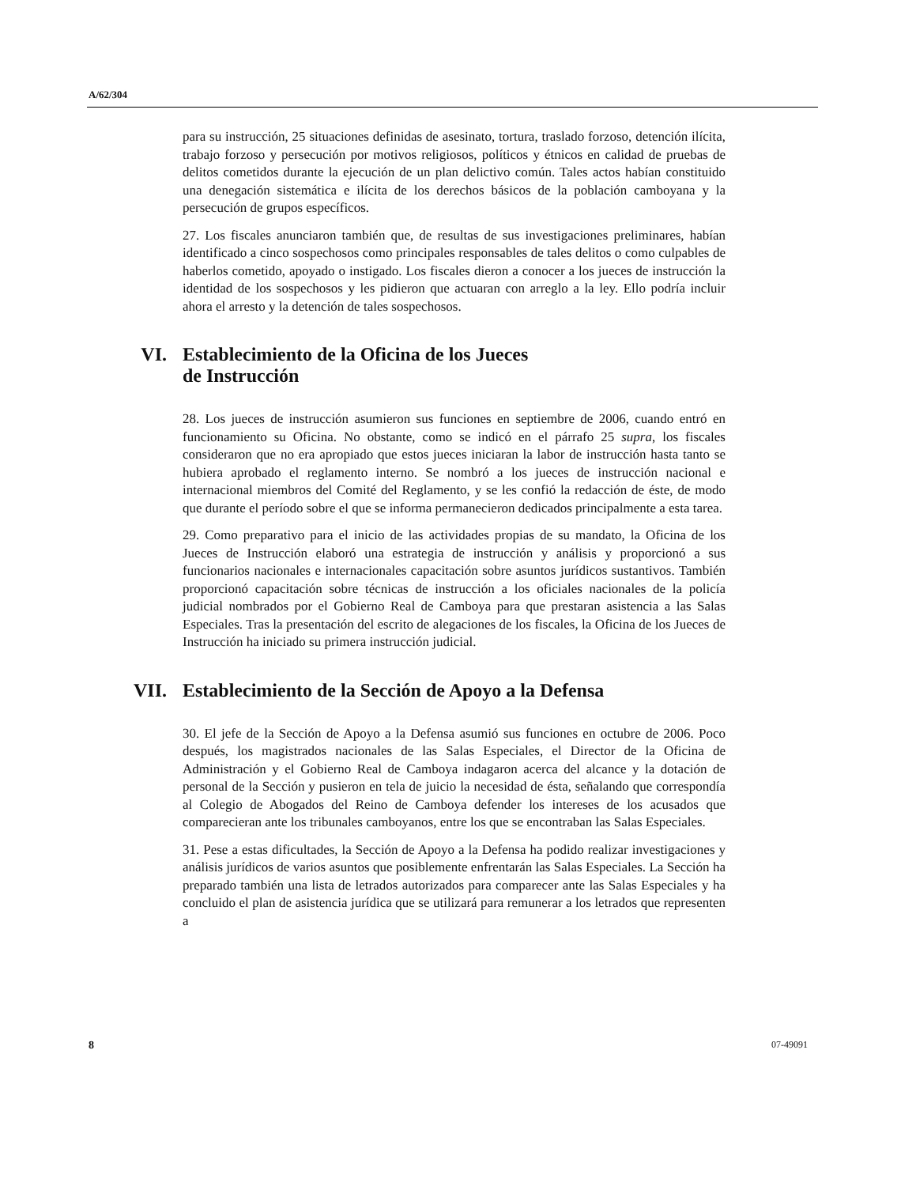A/62/304
para su instrucción, 25 situaciones definidas de asesinato, tortura, traslado forzoso, detención ilícita, trabajo forzoso y persecución por motivos religiosos, políticos y étnicos en calidad de pruebas de delitos cometidos durante la ejecución de un plan delictivo común. Tales actos habían constituido una denegación sistemática e ilícita de los derechos básicos de la población camboyana y la persecución de grupos específicos.
27. Los fiscales anunciaron también que, de resultas de sus investigaciones preliminares, habían identificado a cinco sospechosos como principales responsables de tales delitos o como culpables de haberlos cometido, apoyado o instigado. Los fiscales dieron a conocer a los jueces de instrucción la identidad de los sospechosos y les pidieron que actuaran con arreglo a la ley. Ello podría incluir ahora el arresto y la detención de tales sospechosos.
VI. Establecimiento de la Oficina de los Jueces
de Instrucción
28. Los jueces de instrucción asumieron sus funciones en septiembre de 2006, cuando entró en funcionamiento su Oficina. No obstante, como se indicó en el párrafo 25 supra, los fiscales consideraron que no era apropiado que estos jueces iniciaran la labor de instrucción hasta tanto se hubiera aprobado el reglamento interno. Se nombró a los jueces de instrucción nacional e internacional miembros del Comité del Reglamento, y se les confió la redacción de éste, de modo que durante el período sobre el que se informa permanecieron dedicados principalmente a esta tarea.
29. Como preparativo para el inicio de las actividades propias de su mandato, la Oficina de los Jueces de Instrucción elaboró una estrategia de instrucción y análisis y proporcionó a sus funcionarios nacionales e internacionales capacitación sobre asuntos jurídicos sustantivos. También proporcionó capacitación sobre técnicas de instrucción a los oficiales nacionales de la policía judicial nombrados por el Gobierno Real de Camboya para que prestaran asistencia a las Salas Especiales. Tras la presentación del escrito de alegaciones de los fiscales, la Oficina de los Jueces de Instrucción ha iniciado su primera instrucción judicial.
VII. Establecimiento de la Sección de Apoyo a la Defensa
30. El jefe de la Sección de Apoyo a la Defensa asumió sus funciones en octubre de 2006. Poco después, los magistrados nacionales de las Salas Especiales, el Director de la Oficina de Administración y el Gobierno Real de Camboya indagaron acerca del alcance y la dotación de personal de la Sección y pusieron en tela de juicio la necesidad de ésta, señalando que correspondía al Colegio de Abogados del Reino de Camboya defender los intereses de los acusados que comparecieran ante los tribunales camboyanos, entre los que se encontraban las Salas Especiales.
31. Pese a estas dificultades, la Sección de Apoyo a la Defensa ha podido realizar investigaciones y análisis jurídicos de varios asuntos que posiblemente enfrentarán las Salas Especiales. La Sección ha preparado también una lista de letrados autorizados para comparecer ante las Salas Especiales y ha concluido el plan de asistencia jurídica que se utilizará para remunerar a los letrados que representen a
8 07-49091